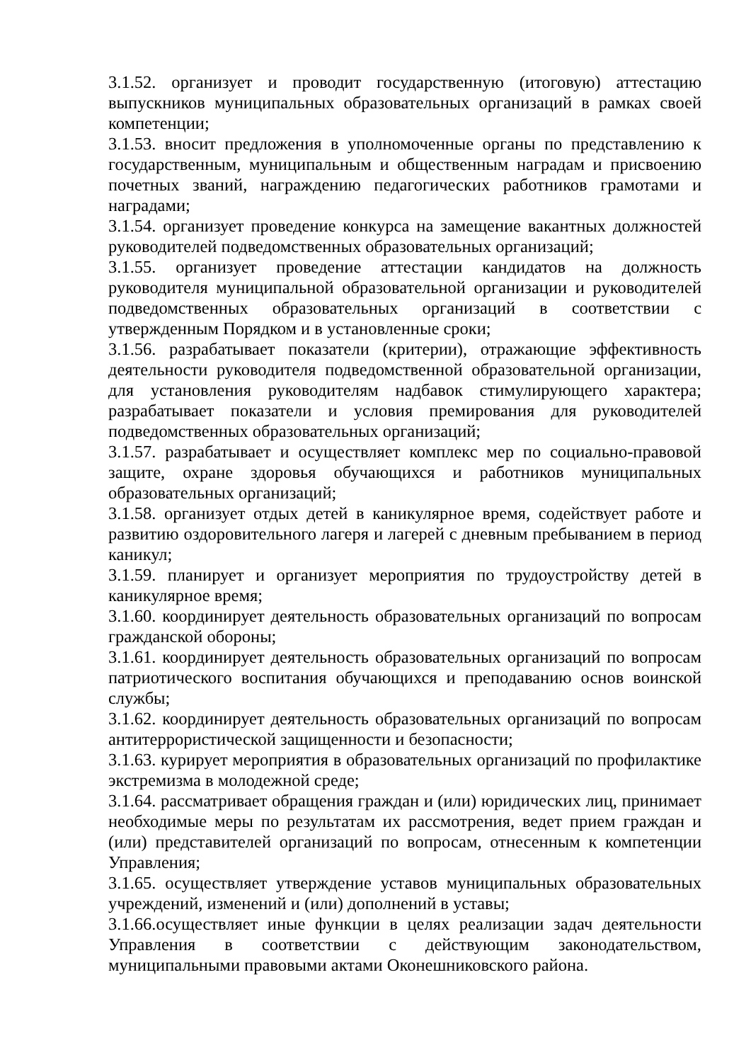3.1.52. организует и проводит государственную (итоговую) аттестацию выпускников муниципальных образовательных организаций в рамках своей компетенции;
3.1.53. вносит предложения в уполномоченные органы по представлению к государственным, муниципальным и общественным наградам и присвоению почетных званий, награждению педагогических работников грамотами и наградами;
3.1.54. организует проведение конкурса на замещение вакантных должностей руководителей подведомственных образовательных организаций;
3.1.55. организует проведение аттестации кандидатов на должность руководителя муниципальной образовательной организации и руководителей подведомственных образовательных организаций в соответствии с утвержденным Порядком и в установленные сроки;
3.1.56. разрабатывает показатели (критерии), отражающие эффективность деятельности руководителя подведомственной образовательной организации, для установления руководителям надбавок стимулирующего характера; разрабатывает показатели и условия премирования для руководителей подведомственных образовательных организаций;
3.1.57. разрабатывает и осуществляет комплекс мер по социально-правовой защите, охране здоровья обучающихся и работников муниципальных образовательных организаций;
3.1.58. организует отдых детей в каникулярное время, содействует работе и развитию оздоровительного лагеря и лагерей с дневным пребыванием в период каникул;
3.1.59. планирует и организует мероприятия по трудоустройству детей в каникулярное время;
3.1.60. координирует деятельность образовательных организаций по вопросам гражданской обороны;
3.1.61. координирует деятельность образовательных организаций по вопросам патриотического воспитания обучающихся и преподаванию основ воинской службы;
3.1.62. координирует деятельность образовательных организаций по вопросам антитеррористической защищенности и безопасности;
3.1.63. курирует мероприятия в образовательных организаций по профилактике экстремизма в молодежной среде;
3.1.64. рассматривает обращения граждан и (или) юридических лиц, принимает необходимые меры по результатам их рассмотрения, ведет прием граждан и (или) представителей организаций по вопросам, отнесенным к компетенции Управления;
3.1.65. осуществляет утверждение уставов муниципальных образовательных учреждений, изменений и (или) дополнений в уставы;
3.1.66.осуществляет иные функции в целях реализации задач деятельности Управления в соответствии с действующим законодательством, муниципальными правовыми актами Оконешниковского района.